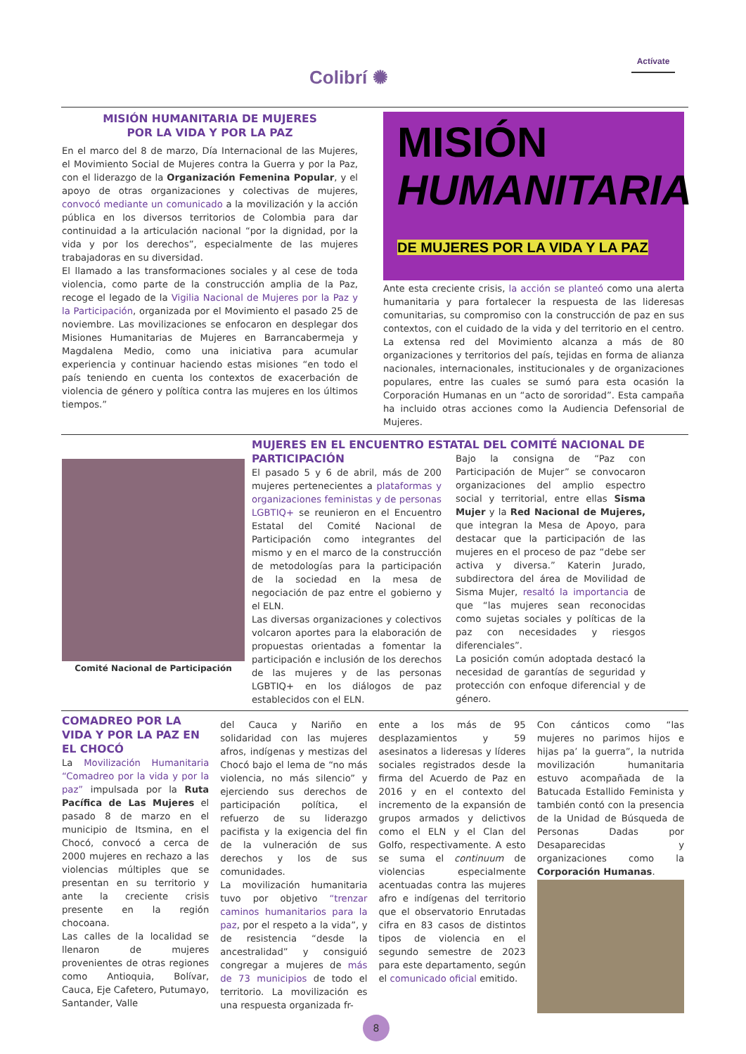Colibrí ✺
Actívate
MISIÓN HUMANITARIA DE MUJERES
POR LA VIDA Y POR LA PAZ
En el marco del 8 de marzo, Día Internacional de las Mujeres, el Movimiento Social de Mujeres contra la Guerra y por la Paz, con el liderazgo de la Organización Femenina Popular, y el apoyo de otras organizaciones y colectivas de mujeres, convocó mediante un comunicado a la movilización y la acción pública en los diversos territorios de Colombia para dar continuidad a la articulación nacional “por la dignidad, por la vida y por los derechos”, especialmente de las mujeres trabajadoras en su diversidad.
El llamado a las transformaciones sociales y al cese de toda violencia, como parte de la construcción amplia de la Paz, recoge el legado de la Vigilia Nacional de Mujeres por la Paz y la Participación, organizada por el Movimiento el pasado 25 de noviembre. Las movilizaciones se enfocaron en desplegar dos Misiones Humanitarias de Mujeres en Barrancabermeja y Magdalena Medio, como una iniciativa para acumular experiencia y continuar haciendo estas misiones “en todo el país teniendo en cuenta los contextos de exacerbación de violencia de género y política contra las mujeres en los últimos tiempos.”
MISIÓN
HUMANITARIA
DE MUJERES POR LA VIDA Y LA PAZ
Ante esta creciente crisis, la acción se planteó como una alerta humanitaria y para fortalecer la respuesta de las lideresas comunitarias, su compromiso con la construcción de paz en sus contextos, con el cuidado de la vida y del territorio en el centro. La extensa red del Movimiento alcanza a más de 80 organizaciones y territorios del país, tejidas en forma de alianza nacionales, internacionales, institucionales y de organizaciones populares, entre las cuales se sumó para esta ocasión la Corporación Humanas en un “acto de sororidad”. Esta campaña ha incluido otras acciones como la Audiencia Defensorial de Mujeres.
Comité Nacional de Participación
MUJERES EN EL ENCUENTRO ESTATAL DEL COMITÉ NACIONAL DE PARTICIPACIÓN
El pasado 5 y 6 de abril, más de 200 mujeres pertenecientes a plataformas y organizaciones feministas y de personas LGBTIQ+ se reunieron en el Encuentro Estatal del Comité Nacional de Participación como integrantes del mismo y en el marco de la construcción de metodologías para la participación de la sociedad en la mesa de negociación de paz entre el gobierno y el ELN.
Las diversas organizaciones y colectivos volcaron aportes para la elaboración de propuestas orientadas a fomentar la participación e inclusión de los derechos de las mujeres y de las personas LGBTIQ+ en los diálogos de paz establecidos con el ELN.
Bajo la consigna de “Paz con Participación de Mujer” se convocaron organizaciones del amplio espectro social y territorial, entre ellas Sisma Mujer y la Red Nacional de Mujeres, que integran la Mesa de Apoyo, para destacar que la participación de las mujeres en el proceso de paz “debe ser activa y diversa.” Katerin Jurado, subdirectora del área de Movilidad de Sisma Mujer, resaltó la importancia de que “las mujeres sean reconocidas como sujetas sociales y políticas de la paz con necesidades y riesgos diferenciales”.
La posición común adoptada destacó la necesidad de garantías de seguridad y protección con enfoque diferencial y de género.
COMADREO POR LA VIDA Y POR LA PAZ EN EL CHOCÓ
La Movilización Humanitaria “Comadreo por la vida y por la paz” impulsada por la Ruta Pacífica de Las Mujeres el pasado 8 de marzo en el municipio de Itsmina, en el Chocó, convocó a cerca de 2000 mujeres en rechazo a las violencias múltiples que se presentan en su territorio y ante la creciente crisis presente en la región chocoana.
Las calles de la localidad se llenaron de mujeres provenientes de otras regiones como Antioquia, Bolívar, Cauca, Eje Cafetero, Putumayo, Santander, Valle
del Cauca y Nariño en solidaridad con las mujeres afros, indígenas y mestizas del Chocó bajo el lema de “no más violencia, no más silencio” y ejerciendo sus derechos de participación política, el refuerzo de su liderazgo pacifista y la exigencia del fin de la vulneración de sus derechos y los de sus comunidades.
La movilización humanitaria tuvo por objetivo “trenzar caminos humanitarios para la paz, por el respeto a la vida”, y de resistencia “desde la ancestralidad” y consiguió congregar a mujeres de más de 73 municipios de todo el territorio. La movilización es una respuesta organizada fr-
ente a los más de 95 desplazamientos y 59 asesinatos a lideresas y líderes sociales registrados desde la firma del Acuerdo de Paz en 2016 y en el contexto del incremento de la expansión de grupos armados y delictivos como el ELN y el Clan del Golfo, respectivamente. A esto se suma el continuum de violencias especialmente acentuadas contra las mujeres afro e indígenas del territorio que el observatorio Enrutadas cifra en 83 casos de distintos tipos de violencia en el segundo semestre de 2023 para este departamento, según el comunicado oficial emitido.
Con cánticos como “las mujeres no parimos hijos e hijas pa’ la guerra”, la nutrida movilización humanitaria estuvo acompañada de la Batucada Estallido Feminista y también contó con la presencia de la Unidad de Búsqueda de Personas Dadas por Desaparecidas y organizaciones como la Corporación Humanas.
8